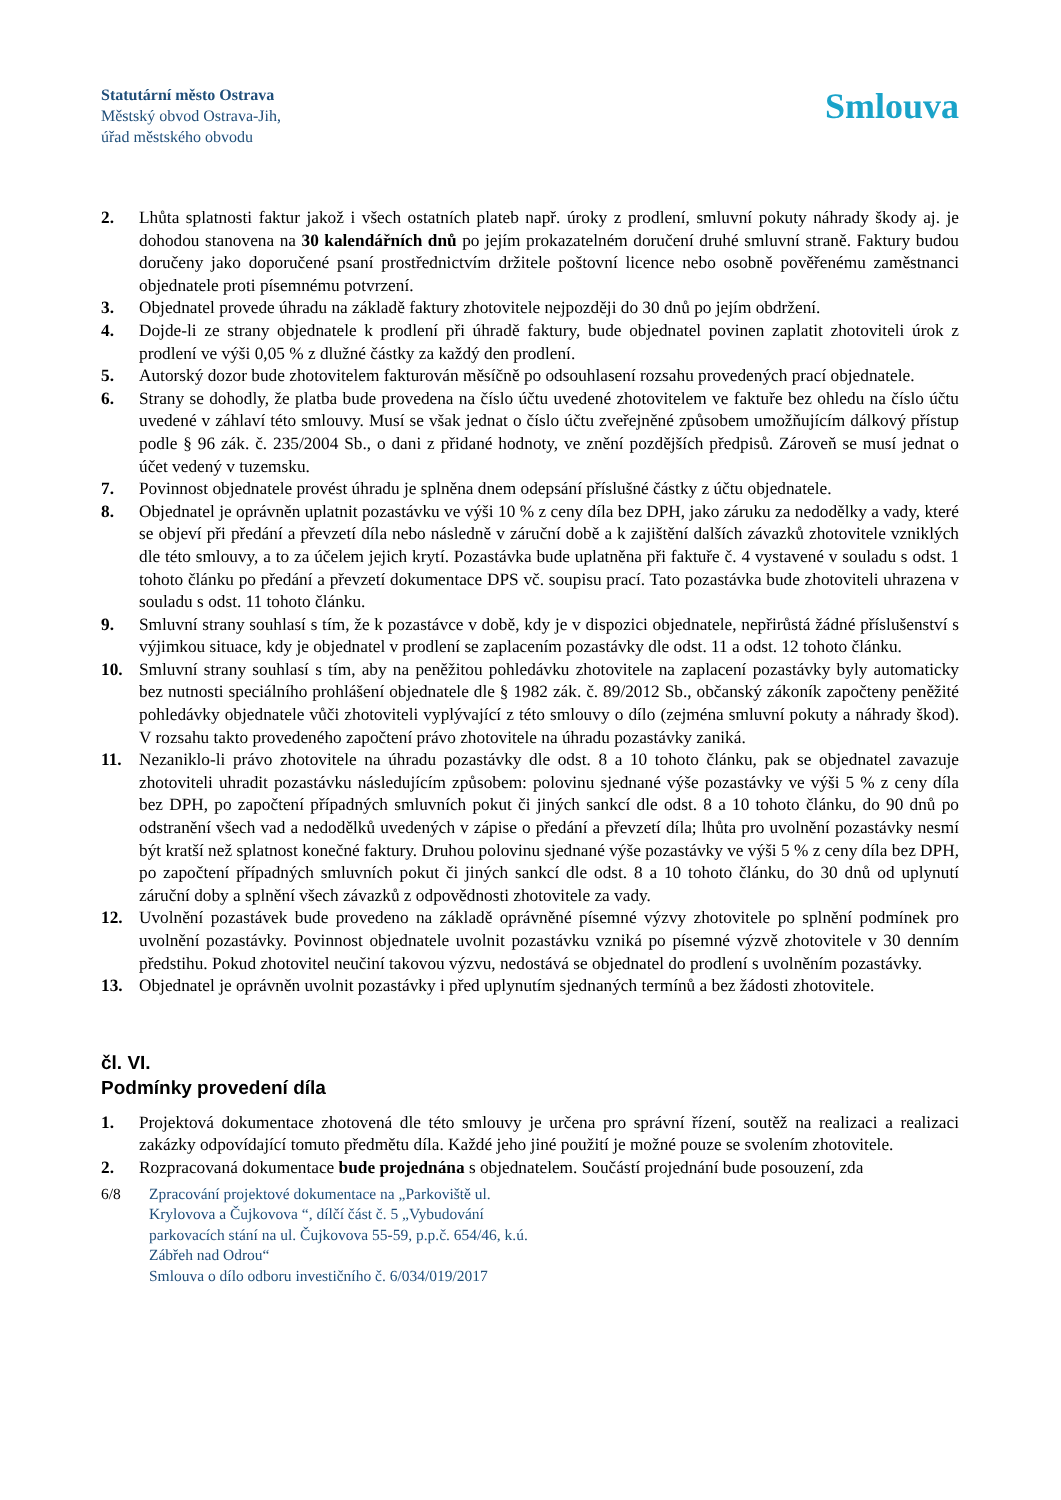Statutární město Ostrava
Městský obvod Ostrava-Jih,
úřad městského obvodu
Smlouva
2. Lhůta splatnosti faktur jakož i všech ostatních plateb např. úroky z prodlení, smluvní pokuty náhrady škody aj. je dohodou stanovena na 30 kalendářních dnů po jejím prokazatelném doručení druhé smluvní straně. Faktury budou doručeny jako doporučené psaní prostřednictvím držitele poštovní licence nebo osobně pověřenému zaměstnanci objednatele proti písemnému potvrzení.
3. Objednatel provede úhradu na základě faktury zhotovitele nejpozději do 30 dnů po jejím obdržení.
4. Dojde-li ze strany objednatele k prodlení při úhradě faktury, bude objednatel povinen zaplatit zhotoviteli úrok z prodlení ve výši 0,05 % z dlužné částky za každý den prodlení.
5. Autorský dozor bude zhotovitelem fakturován měsíčně po odsouhlasení rozsahu provedených prací objednatele.
6. Strany se dohodly, že platba bude provedena na číslo účtu uvedené zhotovitelem ve faktuře bez ohledu na číslo účtu uvedené v záhlaví této smlouvy. Musí se však jednat o číslo účtu zveřejněné způsobem umožňujícím dálkový přístup podle § 96 zák. č. 235/2004 Sb., o dani z přidané hodnoty, ve znění pozdějších předpisů. Zároveň se musí jednat o účet vedený v tuzemsku.
7. Povinnost objednatele provést úhradu je splněna dnem odepsání příslušné částky z účtu objednatele.
8. Objednatel je oprávněn uplatnit pozastávku ve výši 10 % z ceny díla bez DPH, jako záruku za nedodělky a vady, které se objeví při předání a převzetí díla nebo následně v záruční době a k zajištění dalších závazků zhotovitele vzniklých dle této smlouvy, a to za účelem jejich krytí. Pozastávka bude uplatněna při faktuře č. 4 vystavené v souladu s odst. 1 tohoto článku po předání a převzetí dokumentace DPS vč. soupisu prací. Tato pozastávka bude zhotoviteli uhrazena v souladu s odst. 11 tohoto článku.
9. Smluvní strany souhlasí s tím, že k pozastávce v době, kdy je v dispozici objednatele, nepřirůstá žádné příslušenství s výjimkou situace, kdy je objednatel v prodlení se zaplacením pozastávky dle odst. 11 a odst. 12 tohoto článku.
10. Smluvní strany souhlasí s tím, aby na peněžitou pohledávku zhotovitele na zaplacení pozastávky byly automaticky bez nutnosti speciálního prohlášení objednatele dle § 1982 zák. č. 89/2012 Sb., občanský zákoník započteny peněžité pohledávky objednatele vůči zhotoviteli vyplývající z této smlouvy o dílo (zejména smluvní pokuty a náhrady škod). V rozsahu takto provedeného započtení právo zhotovitele na úhradu pozastávky zaniká.
11. Nezaniklo-li právo zhotovitele na úhradu pozastávky dle odst. 8 a 10 tohoto článku, pak se objednatel zavazuje zhotoviteli uhradit pozastávku následujícím způsobem: polovinu sjednané výše pozastávky ve výši 5 % z ceny díla bez DPH, po započtení případných smluvních pokut či jiných sankcí dle odst. 8 a 10 tohoto článku, do 90 dnů po odstranění všech vad a nedodělků uvedených v zápise o předání a převzetí díla; lhůta pro uvolnění pozastávky nesmí být kratší než splatnost konečné faktury. Druhou polovinu sjednané výše pozastávky ve výši 5 % z ceny díla bez DPH, po započtení případných smluvních pokut či jiných sankcí dle odst. 8 a 10 tohoto článku, do 30 dnů od uplynutí záruční doby a splnění všech závazků z odpovědnosti zhotovitele za vady.
12. Uvolnění pozastávek bude provedeno na základě oprávněné písemné výzvy zhotovitele po splnění podmínek pro uvolnění pozastávky. Povinnost objednatele uvolnit pozastávku vzniká po písemné výzvě zhotovitele v 30 denním předstihu. Pokud zhotovitel neučiní takovou výzvu, nedostává se objednatel do prodlení s uvolněním pozastávky.
13. Objednatel je oprávněn uvolnit pozastávky i před uplynutím sjednaných termínů a bez žádosti zhotovitele.
čl. VI.
Podmínky provedení díla
1. Projektová dokumentace zhotovená dle této smlouvy je určena pro správní řízení, soutěž na realizaci a realizaci zakázky odpovídající tomuto předmětu díla. Každé jeho jiné použití je možné pouze se svolením zhotovitele.
2. Rozpracovaná dokumentace bude projednána s objednatelem. Součástí projednání bude posouzení, zda
6/8 Zpracování projektové dokumentace na „Parkoviště ul.
Krylovova a Čujkovova “, dílčí část č. 5 „Vybudování
parkovacích stání na ul. Čujkovova 55-59, p.p.č. 654/46, k.ú.
Zábřeh nad Odrou“
Smlouva o dílo odboru investičního č. 6/034/019/2017